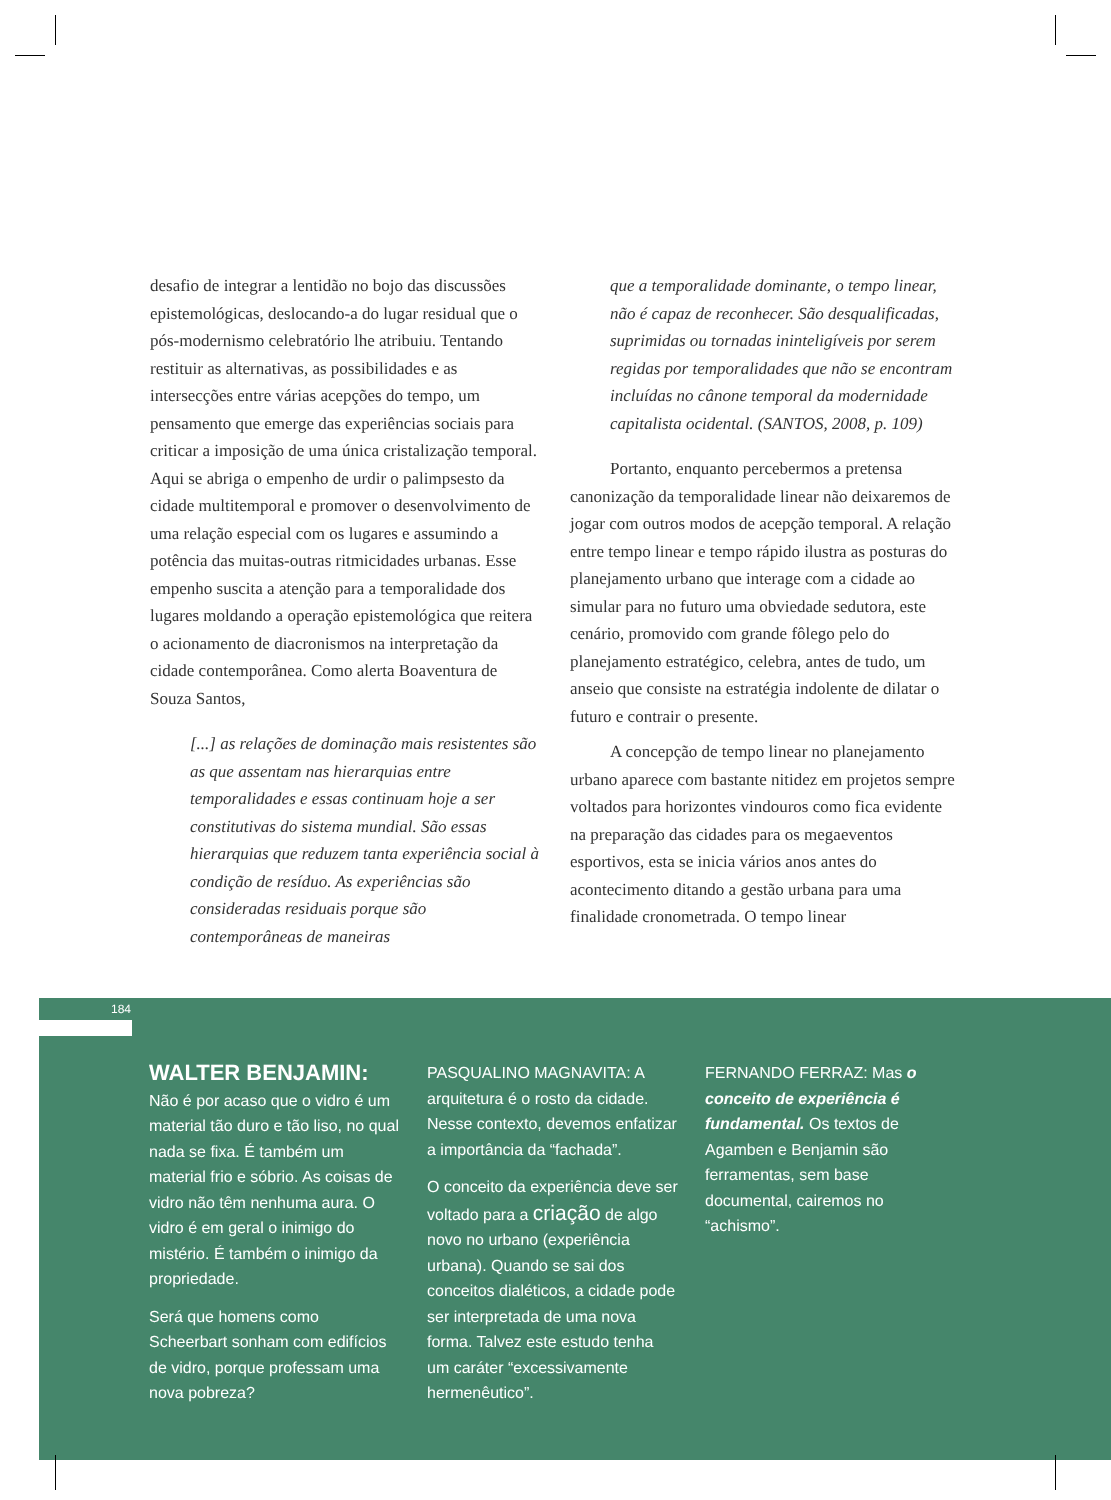desafio de integrar a lentidão no bojo das discussões epistemológicas, deslocando-a do lugar residual que o pós-modernismo celebratório lhe atribuiu. Tentando restituir as alternativas, as possibilidades e as intersecções entre várias acepções do tempo, um pensamento que emerge das experiências sociais para criticar a imposição de uma única cristalização temporal. Aqui se abriga o empenho de urdir o palimpsesto da cidade multitemporal e promover o desenvolvimento de uma relação especial com os lugares e assumindo a potência das muitas-outras ritmicidades urbanas. Esse empenho suscita a atenção para a temporalidade dos lugares moldando a operação epistemológica que reitera o acionamento de diacronismos na interpretação da cidade contemporânea. Como alerta Boaventura de Souza Santos,
[...] as relações de dominação mais resistentes são as que assentam nas hierarquias entre temporalidades e essas continuam hoje a ser constitutivas do sistema mundial. São essas hierarquias que reduzem tanta experiência social à condição de resíduo. As experiências são consideradas residuais porque são contemporâneas de maneiras
que a temporalidade dominante, o tempo linear, não é capaz de reconhecer. São desqualificadas, suprimidas ou tornadas ininteligíveis por serem regidas por temporalidades que não se encontram incluídas no cânone temporal da modernidade capitalista ocidental. (SANTOS, 2008, p. 109)
Portanto, enquanto percebermos a pretensa canonização da temporalidade linear não deixaremos de jogar com outros modos de acepção temporal. A relação entre tempo linear e tempo rápido ilustra as posturas do planejamento urbano que interage com a cidade ao simular para no futuro uma obviedade sedutora, este cenário, promovido com grande fôlego pelo do planejamento estratégico, celebra, antes de tudo, um anseio que consiste na estratégia indolente de dilatar o futuro e contrair o presente.
A concepção de tempo linear no planejamento urbano aparece com bastante nitidez em projetos sempre voltados para horizontes vindouros como fica evidente na preparação das cidades para os megaeventos esportivos, esta se inicia vários anos antes do acontecimento ditando a gestão urbana para uma finalidade cronometrada. O tempo linear
184
WALTER BENJAMIN: Não é por acaso que o vidro é um material tão duro e tão liso, no qual nada se fixa. É também um material frio e sóbrio. As coisas de vidro não têm nenhuma aura. O vidro é em geral o inimigo do mistério. É também o inimigo da propriedade.
Será que homens como Scheerbart sonham com edifícios de vidro, porque professam uma nova pobreza?
PASQUALINO MAGNAVITA: A arquitetura é o rosto da cidade. Nesse contexto, devemos enfatizar a importância da “fachada”.
O conceito da experiência deve ser voltado para a criação de algo novo no urbano (experiência urbana). Quando se sai dos conceitos dialéticos, a cidade pode ser interpretada de uma nova forma. Talvez este estudo tenha um caráter “excessivamente hermenêutico”.
FERNANDO FERRAZ: Mas o conceito de experiência é fundamental. Os textos de Agamben e Benjamin são ferramentas, sem base documental, cairemos no “achismo”.